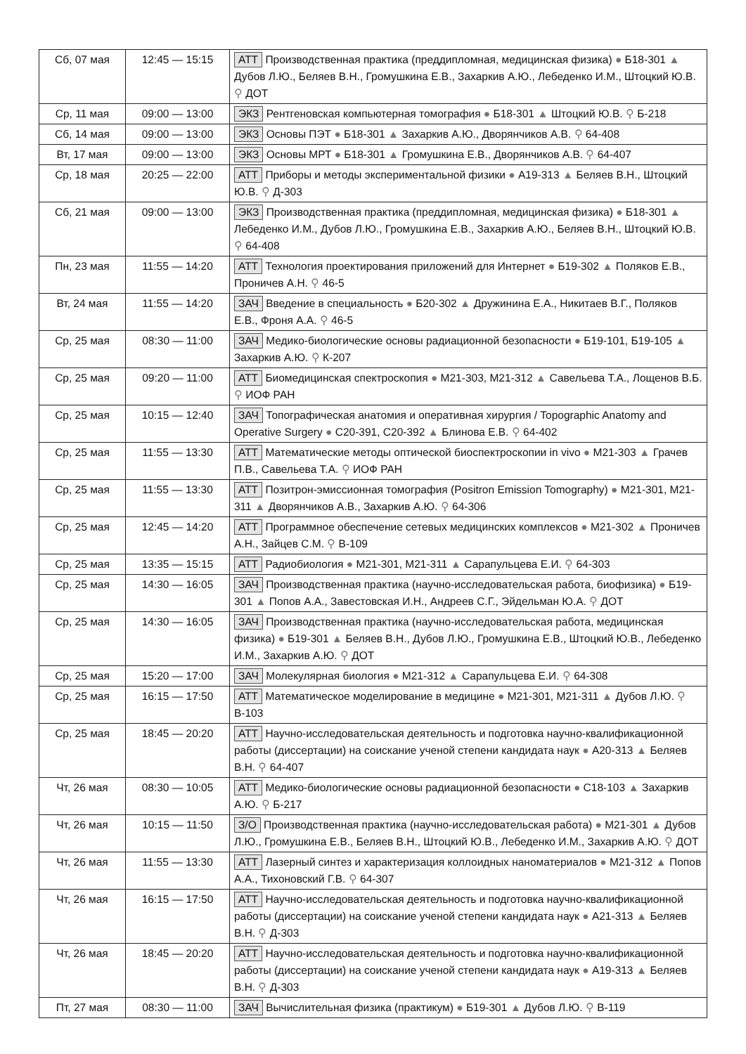| Сб, 07 мая | 12:45 — 15:15 | АТТ Производственная практика (преддипломная, медицинская физика) ● Б18-301 ▲ Дубов Л.Ю., Беляев В.Н., Громушкина Е.В., Захаркив А.Ю., Лебеденко И.М., Штоцкий Ю.В. ⚲ ДОТ |
| Ср, 11 мая | 09:00 — 13:00 | ЭКЗ Рентгеновская компьютерная томография ● Б18-301 ▲ Штоцкий Ю.В. ⚲ Б-218 |
| Сб, 14 мая | 09:00 — 13:00 | ЭКЗ Основы ПЭТ ● Б18-301 ▲ Захаркив А.Ю., Дворянчиков А.В. ⚲ 64-408 |
| Вт, 17 мая | 09:00 — 13:00 | ЭКЗ Основы МРТ ● Б18-301 ▲ Громушкина Е.В., Дворянчиков А.В. ⚲ 64-407 |
| Ср, 18 мая | 20:25 — 22:00 | АТТ Приборы и методы экспериментальной физики ● А19-313 ▲ Беляев В.Н., Штоцкий Ю.В. ⚲ Д-303 |
| Сб, 21 мая | 09:00 — 13:00 | ЭКЗ Производственная практика (преддипломная, медицинская физика) ● Б18-301 ▲ Лебеденко И.М., Дубов Л.Ю., Громушкина Е.В., Захаркив А.Ю., Беляев В.Н., Штоцкий Ю.В. ⚲ 64-408 |
| Пн, 23 мая | 11:55 — 14:20 | АТТ Технология проектирования приложений для Интернет ● Б19-302 ▲ Поляков Е.В., Проничев А.Н. ⚲ 46-5 |
| Вт, 24 мая | 11:55 — 14:20 | ЗАЧ Введение в специальность ● Б20-302 ▲ Дружинина Е.А., Никитаев В.Г., Поляков Е.В., Фроня А.А. ⚲ 46-5 |
| Ср, 25 мая | 08:30 — 11:00 | ЗАЧ Медико-биологические основы радиационной безопасности ● Б19-101, Б19-105 ▲ Захаркив А.Ю. ⚲ К-207 |
| Ср, 25 мая | 09:20 — 11:00 | АТТ Биомедицинская спектроскопия ● М21-303, М21-312 ▲ Савельева Т.А., Лощенов В.Б. ⚲ ИОФ РАН |
| Ср, 25 мая | 10:15 — 12:40 | ЗАЧ Топографическая анатомия и оперативная хирургия / Topographic Anatomy and Operative Surgery ● С20-391, С20-392 ▲ Блинова Е.В. ⚲ 64-402 |
| Ср, 25 мая | 11:55 — 13:30 | АТТ Математические методы оптической биоспектроскопии in vivo ● М21-303 ▲ Грачев П.В., Савельева Т.А. ⚲ ИОФ РАН |
| Ср, 25 мая | 11:55 — 13:30 | АТТ Позитрон-эмиссионная томография (Positron Emission Tomography) ● М21-301, М21-311 ▲ Дворянчиков А.В., Захаркив А.Ю. ⚲ 64-306 |
| Ср, 25 мая | 12:45 — 14:20 | АТТ Программное обеспечение сетевых медицинских комплексов ● М21-302 ▲ Проничев А.Н., Зайцев С.М. ⚲ В-109 |
| Ср, 25 мая | 13:35 — 15:15 | АТТ Радиобиология ● М21-301, М21-311 ▲ Сарапульцева Е.И. ⚲ 64-303 |
| Ср, 25 мая | 14:30 — 16:05 | ЗАЧ Производственная практика (научно-исследовательская работа, биофизика) ● Б19-301 ▲ Попов А.А., Завестовская И.Н., Андреев С.Г., Эйдельман Ю.А. ⚲ ДОТ |
| Ср, 25 мая | 14:30 — 16:05 | ЗАЧ Производственная практика (научно-исследовательская работа, медицинская физика) ● Б19-301 ▲ Беляев В.Н., Дубов Л.Ю., Громушкина Е.В., Штоцкий Ю.В., Лебеденко И.М., Захаркив А.Ю. ⚲ ДОТ |
| Ср, 25 мая | 15:20 — 17:00 | ЗАЧ Молекулярная биология ● М21-312 ▲ Сарапульцева Е.И. ⚲ 64-308 |
| Ср, 25 мая | 16:15 — 17:50 | АТТ Математическое моделирование в медицине ● М21-301, М21-311 ▲ Дубов Л.Ю. ⚲ В-103 |
| Ср, 25 мая | 18:45 — 20:20 | АТТ Научно-исследовательская деятельность и подготовка научно-квалификационной работы (диссертации) на соискание ученой степени кандидата наук ● А20-313 ▲ Беляев В.Н. ⚲ 64-407 |
| Чт, 26 мая | 08:30 — 10:05 | АТТ Медико-биологические основы радиационной безопасности ● С18-103 ▲ Захаркив А.Ю. ⚲ Б-217 |
| Чт, 26 мая | 10:15 — 11:50 | З/О Производственная практика (научно-исследовательская работа) ● М21-301 ▲ Дубов Л.Ю., Громушкина Е.В., Беляев В.Н., Штоцкий Ю.В., Лебеденко И.М., Захаркив А.Ю. ⚲ ДОТ |
| Чт, 26 мая | 11:55 — 13:30 | АТТ Лазерный синтез и характеризация коллоидных наноматериалов ● М21-312 ▲ Попов А.А., Тихоновский Г.В. ⚲ 64-307 |
| Чт, 26 мая | 16:15 — 17:50 | АТТ Научно-исследовательская деятельность и подготовка научно-квалификационной работы (диссертации) на соискание ученой степени кандидата наук ● А21-313 ▲ Беляев В.Н. ⚲ Д-303 |
| Чт, 26 мая | 18:45 — 20:20 | АТТ Научно-исследовательская деятельность и подготовка научно-квалификационной работы (диссертации) на соискание ученой степени кандидата наук ● А19-313 ▲ Беляев В.Н. ⚲ Д-303 |
| Пт, 27 мая | 08:30 — 11:00 | ЗАЧ Вычислительная физика (практикум) ● Б19-301 ▲ Дубов Л.Ю. ⚲ В-119 |